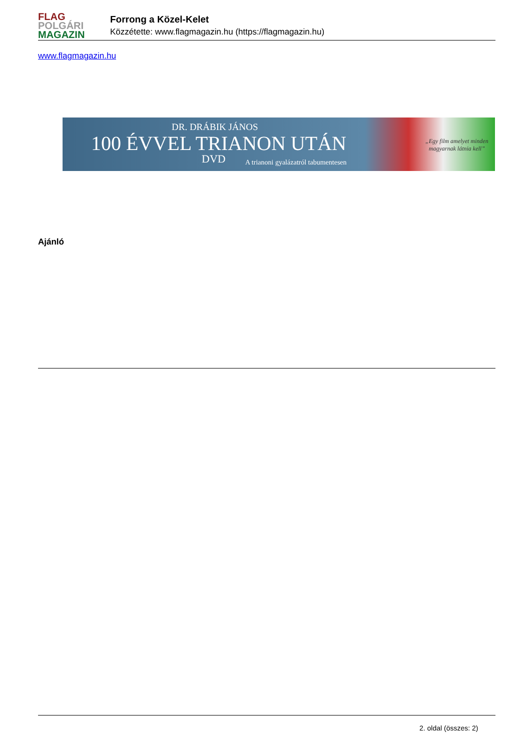FLAG
POLGÁRI
MAGAZIN
Forrong a Közel-Kelet
Közzétette: www.flagmagazin.hu (https://flagmagazin.hu)
www.flagmagazin.hu
DR. DRÁBIK JÁNOS
100 ÉVVEL TRIANON UTÁN
DVD
A trianoni gyalázatról tabumentesen
„Egy film amelyet minden
magyarnak látnia kell”
Ajánló
2. oldal (összes: 2)